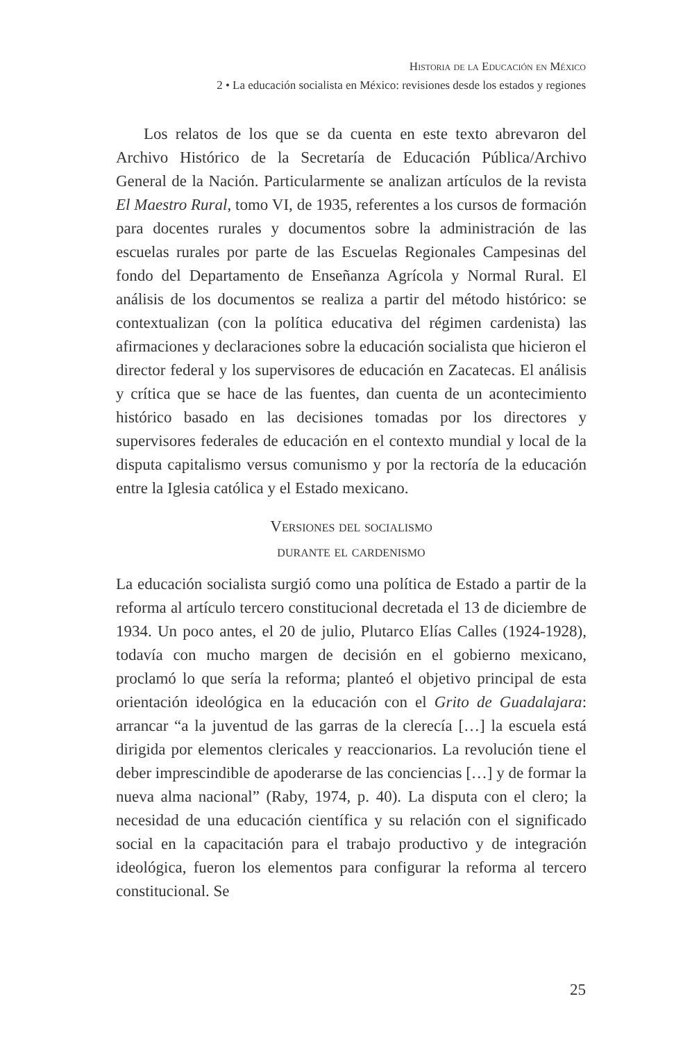Historia de la Educación en México
2 • La educación socialista en México: revisiones desde los estados y regiones
Los relatos de los que se da cuenta en este texto abrevaron del Archivo Histórico de la Secretaría de Educación Pública/Archivo General de la Nación. Particularmente se analizan artículos de la revista El Maestro Rural, tomo VI, de 1935, referentes a los cursos de formación para docentes rurales y documentos sobre la administración de las escuelas rurales por parte de las Escuelas Regionales Campesinas del fondo del Departamento de Enseñanza Agrícola y Normal Rural. El análisis de los documentos se realiza a partir del método histórico: se contextualizan (con la política educativa del régimen cardenista) las afirmaciones y declaraciones sobre la educación socialista que hicieron el director federal y los supervisores de educación en Zacatecas. El análisis y crítica que se hace de las fuentes, dan cuenta de un acontecimiento histórico basado en las decisiones tomadas por los directores y supervisores federales de educación en el contexto mundial y local de la disputa capitalismo versus comunismo y por la rectoría de la educación entre la Iglesia católica y el Estado mexicano.
Versiones del socialismo
durante el cardenismo
La educación socialista surgió como una política de Estado a partir de la reforma al artículo tercero constitucional decretada el 13 de diciembre de 1934. Un poco antes, el 20 de julio, Plutarco Elías Calles (1924-1928), todavía con mucho margen de decisión en el gobierno mexicano, proclamó lo que sería la reforma; planteó el objetivo principal de esta orientación ideológica en la educación con el Grito de Guadalajara: arrancar “a la juventud de las garras de la clerecía […] la escuela está dirigida por elementos clericales y reaccionarios. La revolución tiene el deber imprescindible de apoderarse de las conciencias […] y de formar la nueva alma nacional” (Raby, 1974, p. 40). La disputa con el clero; la necesidad de una educación científica y su relación con el significado social en la capacitación para el trabajo productivo y de integración ideológica, fueron los elementos para configurar la reforma al tercero constitucional. Se
25